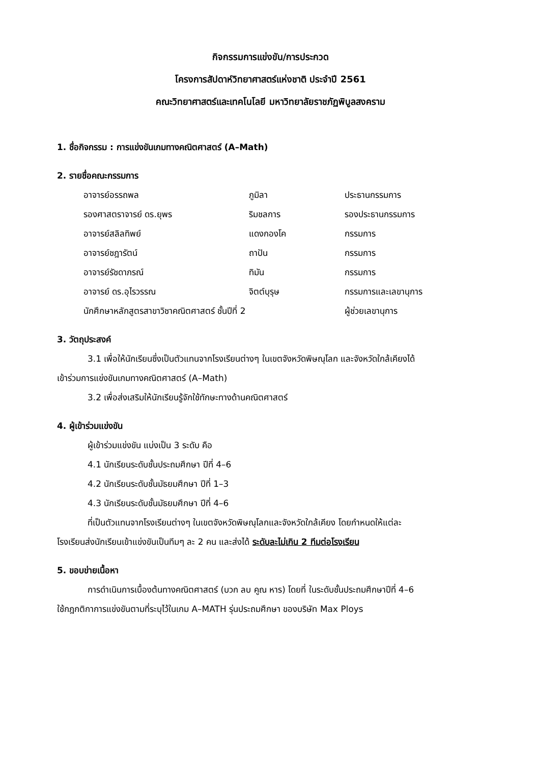กิจกรรมการแข่งขัน/การประกวด
โครงการสัปดาห์วิทยาศาสตร์แห่งชาติ ประจำปี 2561
คณะวิทยาศาสตร์และเทคโนโลยี มหาวิทยาลัยราชภัฏพิบูลสงคราม
1. ชื่อกิจกรรม : การแข่งขันเกมทางคณิตศาสตร์ (A–Math)
2. รายชื่อคณะกรรมการ
| อาจารย์อรรถพล | ภูมิลา | ประธานกรรมการ |
| รองศาสตราจารย์ ดร.ยุพร | ริมชลการ | รองประธานกรรมการ |
| อาจารย์สลิลทิพย์ | แดงกองโค | กรรมการ |
| อาจารย์ชฎารัตน์ | ถาปัน | กรรมการ |
| อาจารย์รัชดาภรณ์ | ทิมัน | กรรมการ |
| อาจารย์ ดร.อุไรวรรณ | จิตต์บุรุษ | กรรมการและเลขานุการ |
| นักศึกษาหลักสูตรสาขาวิชาคณิตศาสตร์ ชั้นปีที่ 2 | | ผู้ช่วยเลขานุการ |
3. วัตถุประสงค์
3.1 เพื่อให้นักเรียนซึ่งเป็นตัวแทนจากโรงเรียนต่างๆ ในเขตจังหวัดพิษณุโลก และจังหวัดใกล้เคียงได้
เข้าร่วมการแข่งขันเกมทางคณิตศาสตร์ (A–Math)
3.2 เพื่อส่งเสริมให้นักเรียนรู้จักใช้ทักษะทางด้านคณิตศาสตร์
4. ผู้เข้าร่วมแข่งขัน
ผู้เข้าร่วมแข่งขัน แบ่งเป็น 3 ระดับ คือ
4.1 นักเรียนระดับชั้นประถมศึกษา ปีที่ 4–6
4.2 นักเรียนระดับชั้นมัธยมศึกษา ปีที่ 1–3
4.3 นักเรียนระดับชั้นมัธยมศึกษา ปีที่ 4–6
ที่เป็นตัวแทนจากโรงเรียนต่างๆ ในเขตจังหวัดพิษณุโลกและจังหวัดใกล้เคียง โดยกำหนดให้แต่ละ
โรงเรียนส่งนักเรียนเข้าแข่งขันเป็นทีมๆ ละ 2 คน และส่งได้ ระดับละไม่เกิน 2 ทีมต่อโรงเรียน
5. ขอบข่ายเนื้อหา
การดำเนินการเบื้องต้นทางคณิตศาสตร์ (บวก ลบ คูณ หาร) โดยที่ ในระดับชั้นประถมศึกษาปีที่ 4–6
ใช้กฎกติกาการแข่งขันตามที่ระบุไว้ในเกม A–MATH รุ่นประถมศึกษา ของบริษัท Max Ploys